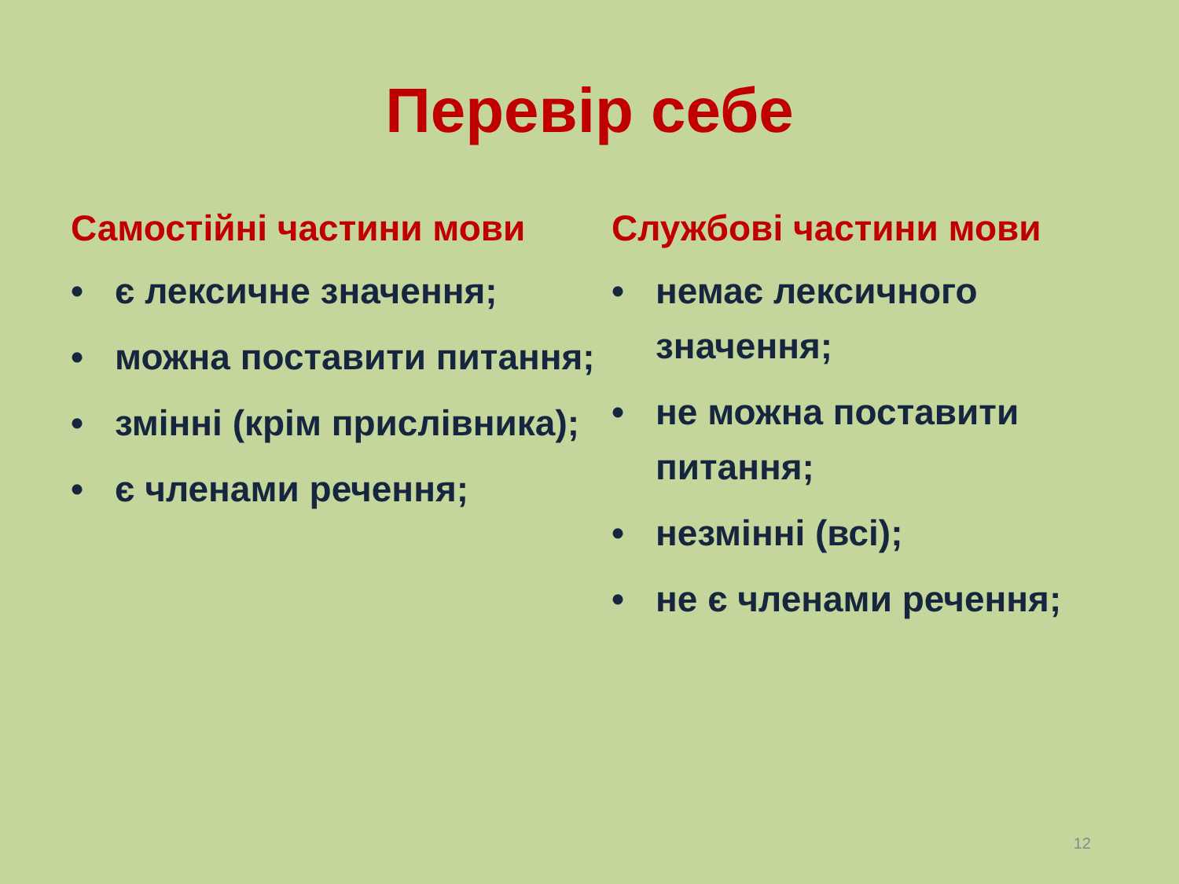Перевір себе
Самостійні частини мови
• є лексичне значення;
• можна поставити питання;
• змінні (крім прислівника);
• є членами речення;
Службові частини мови
• немає лексичного значення;
• не можна поставити питання;
• незмінні (всі);
• не є членами речення;
12